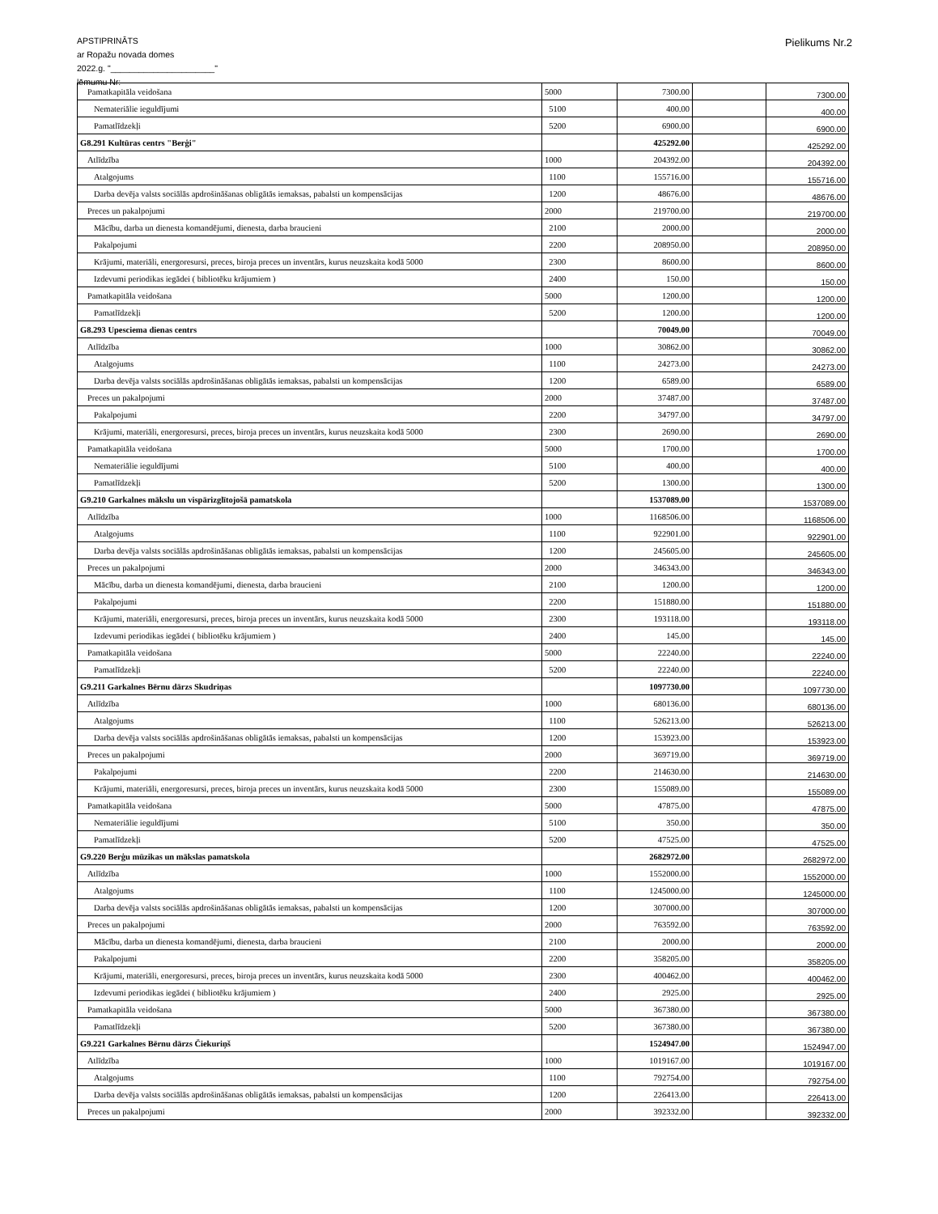APSTIPRINĀTS
ar Ropažu novada domes
2022.g. "______________________"
lēmumu Nr:
Pielikums Nr.2
| Pamatkapitāla veidošana | 5000 | 7300.00 | | 7300.00 |
| Nemateriālie ieguldījumi | 5100 | 400.00 | | 400.00 |
| Pamatlīdzekļi | 5200 | 6900.00 | | 6900.00 |
| G8.291 Kultūras centrs "Berģi" | | 425292.00 | | 425292.00 |
| Atlīdzība | 1000 | 204392.00 | | 204392.00 |
| Atalgojums | 1100 | 155716.00 | | 155716.00 |
| Darba devēja valsts sociālās apdrošināšanas obligātās iemaksas, pabalsti un kompensācijas | 1200 | 48676.00 | | 48676.00 |
| Preces un pakalpojumi | 2000 | 219700.00 | | 219700.00 |
| Mācību, darba un dienesta komandējumi, dienesta, darba braucieni | 2100 | 2000.00 | | 2000.00 |
| Pakalpojumi | 2200 | 208950.00 | | 208950.00 |
| Krājumi, materiāli, energoresursi, preces, biroja preces un inventārs, kurus neuzskaita kodā 5000 | 2300 | 8600.00 | | 8600.00 |
| Izdevumi periodikas iegādei ( bibliotēku krājumiem ) | 2400 | 150.00 | | 150.00 |
| Pamatkapitāla veidošana | 5000 | 1200.00 | | 1200.00 |
| Pamatlīdzekļi | 5200 | 1200.00 | | 1200.00 |
| G8.293 Upesciema dienas centrs | | 70049.00 | | 70049.00 |
| Atlīdzība | 1000 | 30862.00 | | 30862.00 |
| Atalgojums | 1100 | 24273.00 | | 24273.00 |
| Darba devēja valsts sociālās apdrošināšanas obligātās iemaksas, pabalsti un kompensācijas | 1200 | 6589.00 | | 6589.00 |
| Preces un pakalpojumi | 2000 | 37487.00 | | 37487.00 |
| Pakalpojumi | 2200 | 34797.00 | | 34797.00 |
| Krājumi, materiāli, energoresursi, preces, biroja preces un inventārs, kurus neuzskaita kodā 5000 | 2300 | 2690.00 | | 2690.00 |
| Pamatkapitāla veidošana | 5000 | 1700.00 | | 1700.00 |
| Nemateriālie ieguldījumi | 5100 | 400.00 | | 400.00 |
| Pamatlīdzekļi | 5200 | 1300.00 | | 1300.00 |
| G9.210 Garkalnes mākslu un vispārizglītojošā pamatskola | | 1537089.00 | | 1537089.00 |
| Atlīdzība | 1000 | 1168506.00 | | 1168506.00 |
| Atalgojums | 1100 | 922901.00 | | 922901.00 |
| Darba devēja valsts sociālās apdrošināšanas obligātās iemaksas, pabalsti un kompensācijas | 1200 | 245605.00 | | 245605.00 |
| Preces un pakalpojumi | 2000 | 346343.00 | | 346343.00 |
| Mācību, darba un dienesta komandējumi, dienesta, darba braucieni | 2100 | 1200.00 | | 1200.00 |
| Pakalpojumi | 2200 | 151880.00 | | 151880.00 |
| Krājumi, materiāli, energoresursi, preces, biroja preces un inventārs, kurus neuzskaita kodā 5000 | 2300 | 193118.00 | | 193118.00 |
| Izdevumi periodikas iegādei ( bibliotēku krājumiem ) | 2400 | 145.00 | | 145.00 |
| Pamatkapitāla veidošana | 5000 | 22240.00 | | 22240.00 |
| Pamatlīdzekļi | 5200 | 22240.00 | | 22240.00 |
| G9.211 Garkalnes Bērnu dārzs Skudriņas | | 1097730.00 | | 1097730.00 |
| Atlīdzība | 1000 | 680136.00 | | 680136.00 |
| Atalgojums | 1100 | 526213.00 | | 526213.00 |
| Darba devēja valsts sociālās apdrošināšanas obligātās iemaksas, pabalsti un kompensācijas | 1200 | 153923.00 | | 153923.00 |
| Preces un pakalpojumi | 2000 | 369719.00 | | 369719.00 |
| Pakalpojumi | 2200 | 214630.00 | | 214630.00 |
| Krājumi, materiāli, energoresursi, preces, biroja preces un inventārs, kurus neuzskaita kodā 5000 | 2300 | 155089.00 | | 155089.00 |
| Pamatkapitāla veidošana | 5000 | 47875.00 | | 47875.00 |
| Nemateriālie ieguldījumi | 5100 | 350.00 | | 350.00 |
| Pamatlīdzekļi | 5200 | 47525.00 | | 47525.00 |
| G9.220 Berģu mūzikas un mākslas pamatskola | | 2682972.00 | | 2682972.00 |
| Atlīdzība | 1000 | 1552000.00 | | 1552000.00 |
| Atalgojums | 1100 | 1245000.00 | | 1245000.00 |
| Darba devēja valsts sociālās apdrošināšanas obligātās iemaksas, pabalsti un kompensācijas | 1200 | 307000.00 | | 307000.00 |
| Preces un pakalpojumi | 2000 | 763592.00 | | 763592.00 |
| Mācību, darba un dienesta komandējumi, dienesta, darba braucieni | 2100 | 2000.00 | | 2000.00 |
| Pakalpojumi | 2200 | 358205.00 | | 358205.00 |
| Krājumi, materiāli, energoresursi, preces, biroja preces un inventārs, kurus neuzskaita kodā 5000 | 2300 | 400462.00 | | 400462.00 |
| Izdevumi periodikas iegādei ( bibliotēku krājumiem ) | 2400 | 2925.00 | | 2925.00 |
| Pamatkapitāla veidošana | 5000 | 367380.00 | | 367380.00 |
| Pamatlīdzekļi | 5200 | 367380.00 | | 367380.00 |
| G9.221 Garkalnes Bērnu dārzs Čiekuriņš | | 1524947.00 | | 1524947.00 |
| Atlīdzība | 1000 | 1019167.00 | | 1019167.00 |
| Atalgojums | 1100 | 792754.00 | | 792754.00 |
| Darba devēja valsts sociālās apdrošināšanas obligātās iemaksas, pabalsti un kompensācijas | 1200 | 226413.00 | | 226413.00 |
| Preces un pakalpojumi | 2000 | 392332.00 | | 392332.00 |